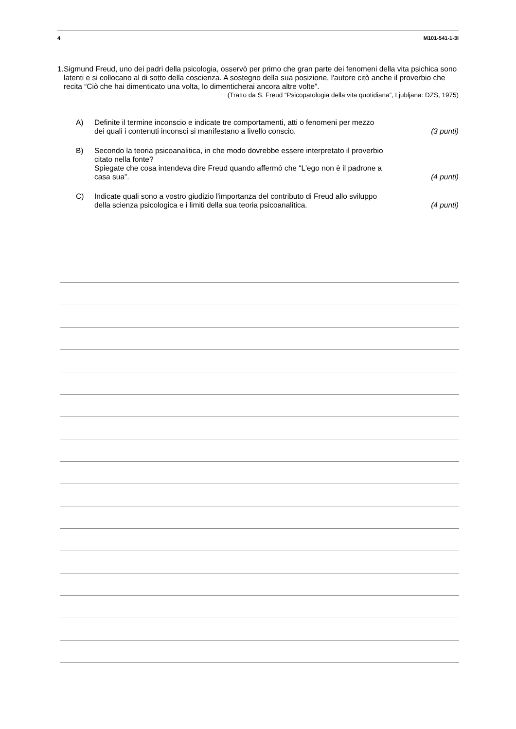4 M101-541-1-3I
1. Sigmund Freud, uno dei padri della psicologia, osservò per primo che gran parte dei fenomeni della vita psichica sono latenti e si collocano al di sotto della coscienza. A sostegno della sua posizione, l'autore citò anche il proverbio che recita “Ciò che hai dimenticato una volta, lo dimenticherai ancora altre volte”.
(Tratto da S. Freud “Psicopatologia della vita quotidiana”, Ljubljana: DZS, 1975)
A) Definite il termine inconscio e indicate tre comportamenti, atti o fenomeni per mezzo dei quali i contenuti inconsci si manifestano a livello conscio. (3 punti)
B) Secondo la teoria psicoanalitica, in che modo dovrebbe essere interpretato il proverbio citato nella fonte?
Spiegate che cosa intendeva dire Freud quando affermò che “L'ego non è il padrone a casa sua”. (4 punti)
C) Indicate quali sono a vostro giudizio l'importanza del contributo di Freud allo sviluppo della scienza psicologica e i limiti della sua teoria psicoanalitica. (4 punti)